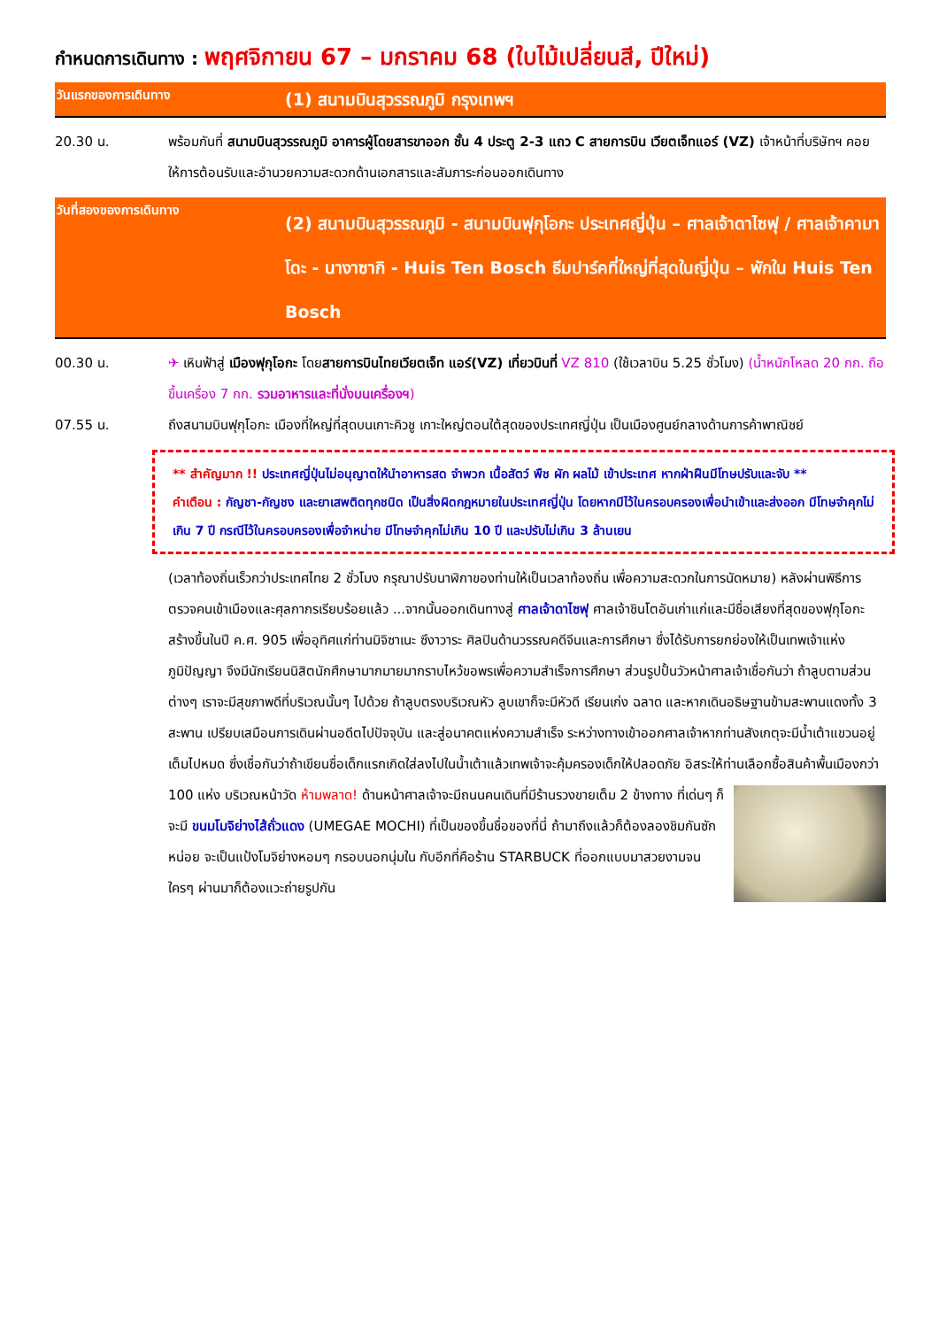กำหนดการเดินทาง : พฤศจิกายน 67 – มกราคม 68 (ใบไม้เปลี่ยนสี, ปีใหม่)
วันแรกของการเดินทาง
(1) สนามบินสุวรรณภูมิ กรุงเทพฯ
20.30 น. พร้อมกันที่ สนามบินสุวรรณภูมิ อาคารผู้โดยสารขาออก ชั้น 4 ประตู 2-3 แถว C สายการบิน เวียตเจ็ทแอร์ (VZ) เจ้าหน้าที่บริษัทฯ คอยให้การต้อนรับและอำนวยความสะดวกด้านเอกสารและสัมภาระก่อนออกเดินทาง
วันที่สองของการเดินทาง
(2) สนามบินสุวรรณภูมิ - สนามบินฟุกุโอกะ ประเทศญี่ปุ่น – ศาลเจ้าดาไซฟุ / ศาลเจ้าคามาโดะ - นางาซากิ - Huis Ten Bosch ธีมปาร์คที่ใหญ่ที่สุดในญี่ปุ่น – พักใน Huis Ten Bosch
00.30 น. ✈ เหินฟ้าสู่ เมืองฟุกุโอกะ โดยสายการบินไทยเวียตเจ็ท แอร์(VZ) เที่ยวบินที่ VZ 810 (ใช้เวลาบิน 5.25 ชั่วโมง) (น้ำหนักโหลด 20 กก. ถือขึ้นเครื่อง 7 กก. รวมอาหารและที่นั่งบนเครื่องฯ)
07.55 น. ถึงสนามบินฟุกุโอกะ เมืองที่ใหญ่ที่สุดบนเกาะคิวชู เกาะใหญ่ตอนใต้สุดของประเทศญี่ปุ่น เป็นเมืองศูนย์กลางด้านการค้าพาณิชย์
** สำคัญมาก !! ประเทศญี่ปุ่นไม่อนุญาตให้นำอาหารสด จำพวก เนื้อสัตว์ พืช ผัก ผลไม้ เข้าประเทศ หากฝ่าฝืนมีโทษปรับและจับ **
คำเตือน : กัญชา-กัญชง และยาเสพติดทุกชนิด เป็นสิ่งผิดกฎหมายในประเทศญี่ปุ่น โดยหากมีไว้ในครอบครองเพื่อนำเข้าและส่งออก มีโทษจำคุกไม่เกิน 7 ปี กรณีไว้ในครอบครองเพื่อจำหน่าย มีโทษจำคุกไม่เกิน 10 ปี และปรับไม่เกิน 3 ล้านเยน
(เวลาท้องถิ่นเร็วกว่าประเทศไทย 2 ชั่วโมง กรุณาปรับนาฬิกาของท่านให้เป็นเวลาท้องถิ่น เพื่อความสะดวกในการนัดหมาย) หลังผ่านพิธีการตรวจคนเข้าเมืองและศุลกากรเรียบร้อยแล้ว ...จากนั้นออกเดินทางสู่ ศาลเจ้าดาไซฟุ ศาลเจ้าชินโตอันเก่าแก่และมีชื่อเสียงที่สุดของฟุกุโอกะ สร้างขึ้นในปี ค.ศ. 905 เพื่ออุทิศแก่ท่านมิจิซาเนะ ซึงาวาระ ศิลปินด้านวรรณคดีจีนและการศึกษา ซึ่งได้รับการยกย่องให้เป็นเทพเจ้าแห่งภูมิปัญญา จึงมีนักเรียนนิสิตนักศึกษามากมายมากราบไหว้ขอพรเพื่อความสำเร็จการศึกษา ส่วนรูปปั้นวัวหน้าศาลเจ้าเชื่อกันว่า ถ้าลูบตามส่วนต่างๆ เราจะมีสุขภาพดีที่บริเวณนั้นๆ ไปด้วย ถ้าลูบตรงบริเวณหัว ลูบเขาก็จะมีหัวดี เรียนเก่ง ฉลาด และหากเดินอธิษฐานข้ามสะพานแดงทั้ง 3 สะพาน เปรียบเสมือนการเดินผ่านอดีตไปปัจจุบัน และสู่อนาคตแห่งความสำเร็จ ระหว่างทางเข้าออกศาลเจ้าหากท่านสังเกตุจะมีน้ำเต้าแขวนอยู่เต็มไปหมด ซึ่งเชื่อกันว่าถ้าเขียนชื่อเด็กแรกเกิดใส่ลงไปในน้ำเต้าแล้วเทพเจ้าจะคุ้มครองเด็กให้ปลอดภัย อิสระให้ท่านเลือกซื้อสินค้าพื้นเมืองกว่า 100 แห่ง
บริเวณหน้าวัด ห้ามพลาด! ด้านหน้าศาลเจ้าจะมีถนนคนเดินที่มีร้านรวงขายเต็ม 2 ข้างทาง ที่เด่นๆ ก็จะมี ขนมโมจิย่างไส้ถั่วแดง (UMEGAE MOCHI) ที่เป็นของขึ้นชื่อของที่นี่ ถ้ามาถึงแล้วก็ต้องลองชิมกันซักหน่อย จะเป็นแป้งโมจิย่างหอมๆ กรอบนอกนุ่มใน กับอีกที่คือร้าน STARBUCK ที่ออกแบบมาสวยงามจนใครๆ ผ่านมาก็ต้องแวะถ่ายรูปกัน